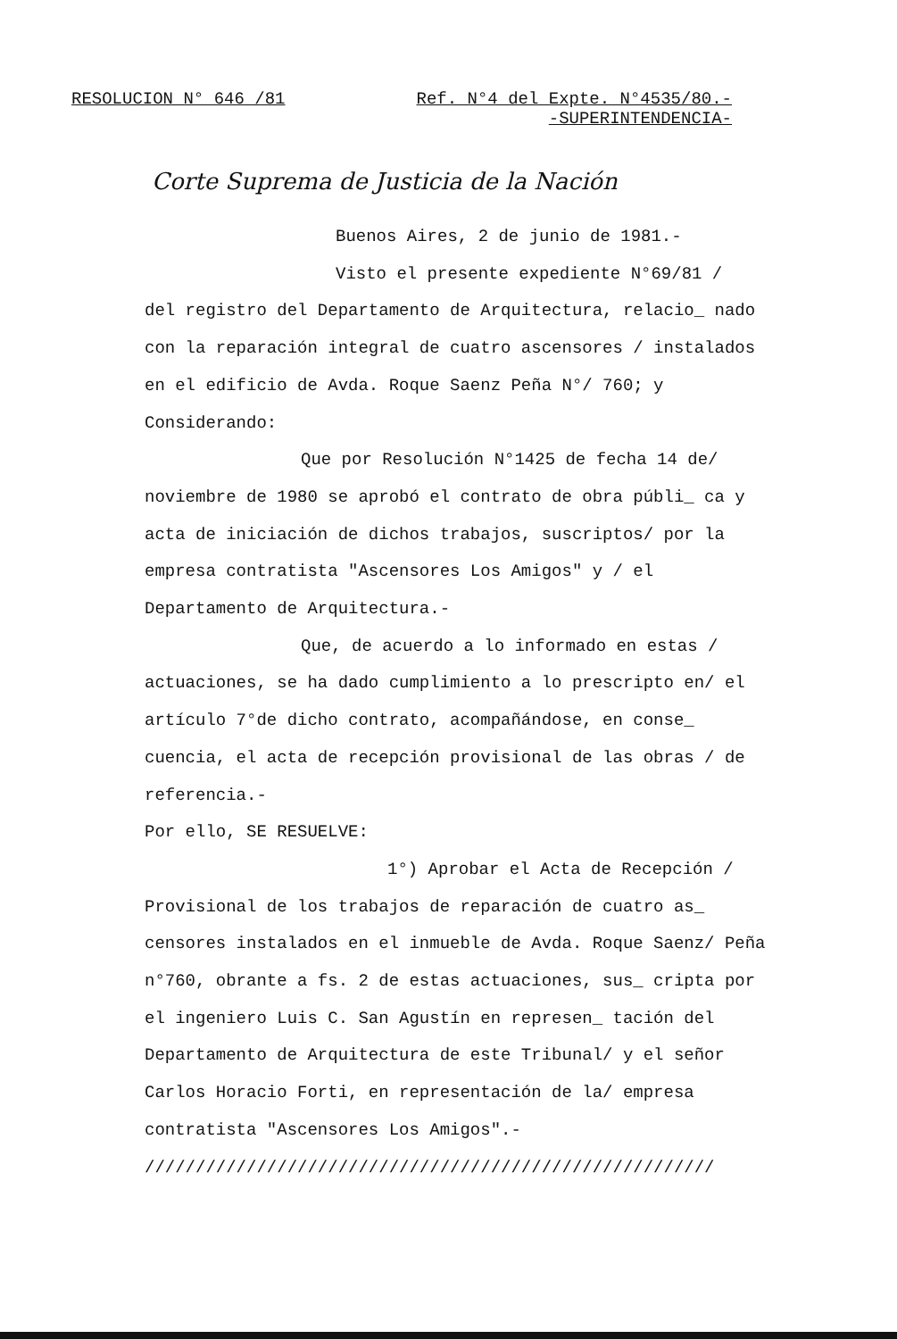RESOLUCION N° 646 /81 Ref. N°4 del Expte. N°4535/80.-
-SUPERINTENDENCIA-
Corte Suprema de Justicia de la Nación
Buenos Aires, 2 de junio de 1981.-
Visto el presente expediente N°69/81 /
del registro del Departamento de Arquitectura, relacio_ nado con la reparación integral de cuatro ascensores / instalados en el edificio de Avda. Roque Saenz Peña N°/ 760; y
Considerando:
Que por Resolución N°1425 de fecha 14 de/
noviembre de 1980 se aprobó el contrato de obra públi_ ca y acta de iniciación de dichos trabajos, suscriptos/ por la empresa contratista "Ascensores Los Amigos" y / el Departamento de Arquitectura.-
Que, de acuerdo a lo informado en estas /
actuaciones, se ha dado cumplimiento a lo prescripto en/ el artículo 7°de dicho contrato, acompañándose, en conse_ cuencia, el acta de recepción provisional de las obras / de referencia.-
Por ello, SE RESUELVE:
1°) Aprobar el Acta de Recepción /
Provisional de los trabajos de reparación de cuatro as_ censores instalados en el inmueble de Avda. Roque Saenz/ Peña n°760, obrante a fs. 2 de estas actuaciones, sus_ cripta por el ingeniero Luis C. San Agustín en represen_ tación del Departamento de Arquitectura de este Tribunal/ y el señor Carlos Horacio Forti, en representación de la/ empresa contratista "Ascensores Los Amigos".-
////////////////////////////////////////////////////////